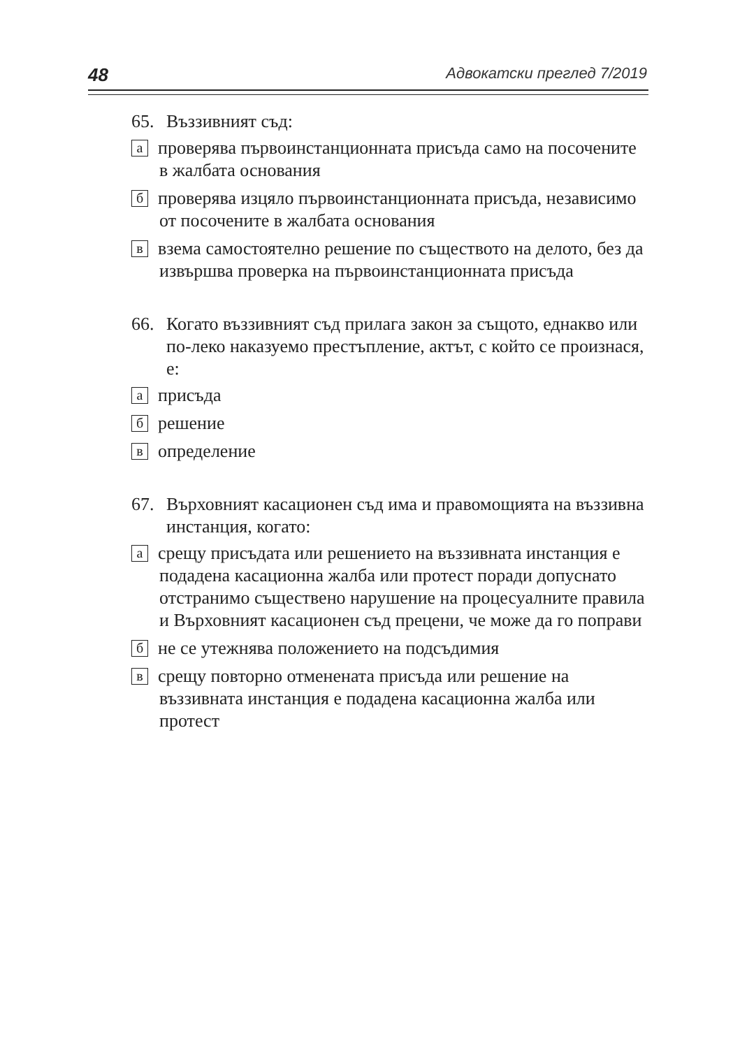48 Адвокатски преглед 7/2019
65. Въззивният съд:
апроверява първоинстанционната присъда само на посочените в жалбата основания
бпроверява изцяло първоинстанционната присъда, независимо от посочените в жалбата основания
ввзема самостоятелно решение по съществото на делото, без да извършва проверка на първоинстанционната присъда
66. Когато въззивният съд прилага закон за същото, еднакво или по-леко наказуемо престъпление, актът, с който се произнася, е:
априсъда
брешение
вопределение
67. Върховният касационен съд има и правомощията на въззивна инстанция, когато:
асрещу присъдата или решението на въззивната инстанция е подадена касационна жалба или протест поради допуснато отстранимо съществено нарушение на процесуалните правила и Върховният касационен съд прецени, че може да го поправи
бне се утежнява положението на подсъдимия
всрещу повторно отменената присъда или решение на въззивната инстанция е подадена касационна жалба или протест